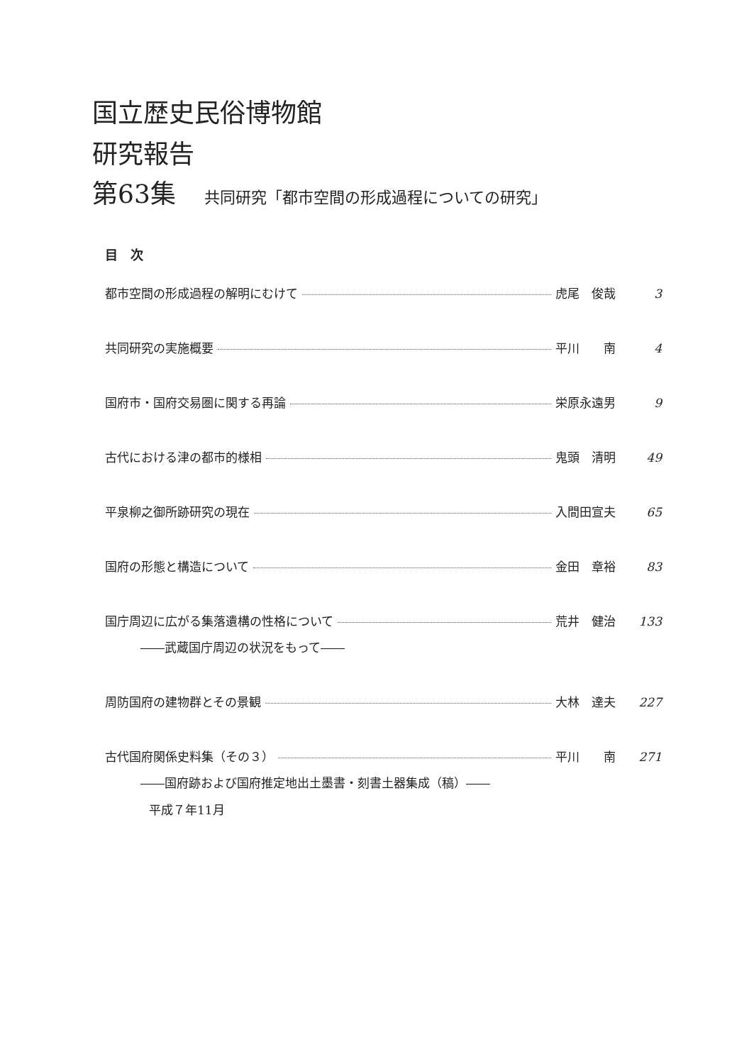国立歴史民俗博物館
研究報告
第63集 共同研究「都市空間の形成過程についての研究」
目　次
都市空間の形成過程の解明にむけて 虎尾　俊哉 3
共同研究の実施概要 平川　　南 4
国府市・国府交易圏に関する再論 栄原永遠男 9
古代における津の都市的様相 鬼頭　清明 49
平泉柳之御所跡研究の現在 入間田宣夫 65
国府の形態と構造について 金田　章裕 83
国庁周辺に広がる集落遺構の性格について 荒井　健治 133
――武蔵国庁周辺の状況をもって――
周防国府の建物群とその景観 大林　達夫 227
古代国府関係史料集（その３） 平川　　南 271
――国府跡および国府推定地出土墨書・刻書土器集成（稿）――
平成７年11月